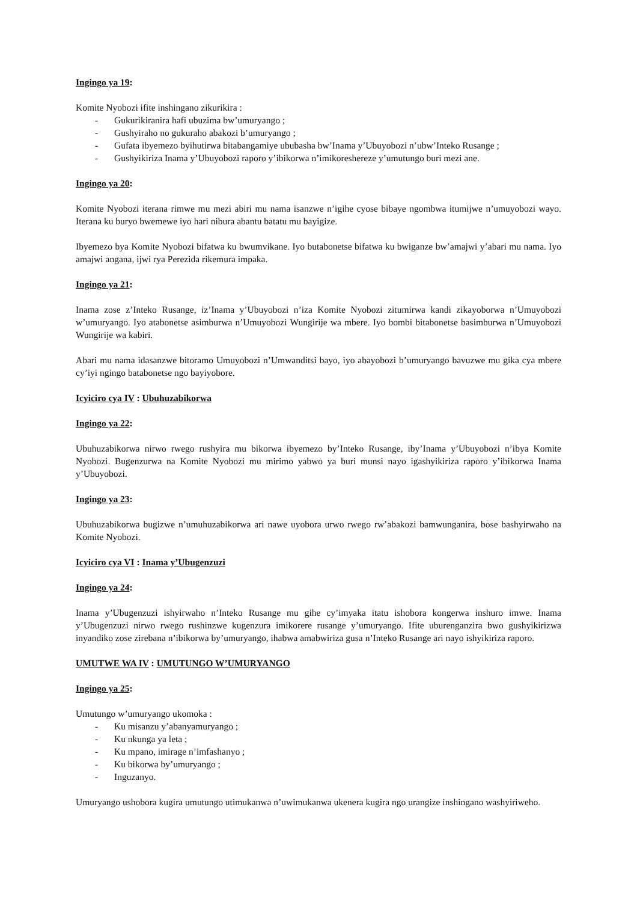Ingingo ya 19:
Komite Nyobozi ifite inshingano zikurikira :
- Gukurikiranira hafi ubuzima bw’umuryango ;
- Gushyiraho no gukuraho abakozi b’umuryango ;
- Gufata ibyemezo byihutirwa bitabangamiye ububasha bw’Inama y’Ubuyobozi n’ubw’Inteko Rusange ;
- Gushyikiriza Inama y’Ubuyobozi raporo y’ibikorwa n’imikoreshereze y’umutungo buri mezi ane.
Ingingo ya 20:
Komite Nyobozi iterana rimwe mu mezi abiri mu nama isanzwe n’igihe cyose bibaye ngombwa itumijwe n’umuyobozi wayo. Iterana ku buryo bwemewe iyo hari nibura abantu batatu mu bayigize.
Ibyemezo bya Komite Nyobozi bifatwa ku bwumvikane. Iyo butabonetse bifatwa ku bwiganze bw’amajwi y’abari mu nama. Iyo amajwi angana, ijwi rya Perezida rikemura impaka.
Ingingo ya 21:
Inama zose z’Inteko Rusange, iz’Inama y’Ubuyobozi n’iza Komite Nyobozi zitumirwa kandi zikayoborwa n’Umuyobozi w’umuryango. Iyo atabonetse asimburwa n’Umuyobozi Wungirije wa mbere. Iyo bombi bitabonetse basimburwa n’Umuyobozi Wungirije wa kabiri.
Abari mu nama idasanzwe bitoramo Umuyobozi n’Umwanditsi bayo, iyo abayobozi b’umuryango bavuzwe mu gika cya mbere cy’iyi ngingo batabonetse ngo bayiyobore.
Icyiciro cya IV : Ubuhuzabikorwa
Ingingo ya 22:
Ubuhuzabikorwa nirwo rwego rushyira mu bikorwa ibyemezo by’Inteko Rusange, iby’Inama y’Ubuyobozi n’ibya Komite Nyobozi. Bugenzurwa na Komite Nyobozi mu mirimo yabwo ya buri munsi nayo igashyikiriza raporo y’ibikorwa Inama y’Ubuyobozi.
Ingingo ya 23:
Ubuhuzabikorwa bugizwe n’umuhuzabikorwa ari nawe uyobora urwo rwego rw’abakozi bamwunganira, bose bashyirwaho na Komite Nyobozi.
Icyiciro cya VI : Inama y’Ubugenzuzi
Ingingo ya 24:
Inama y’Ubugenzuzi ishyirwaho n’Inteko Rusange mu gihe cy’imyaka itatu ishobora kongerwa inshuro imwe. Inama y’Ubugenzuzi nirwo rwego rushinzwe kugenzura imikorere rusange y’umuryango. Ifite uburenganzira bwo gushyikirizwa inyandiko zose zirebana n’ibikorwa by’umuryango, ihabwa amabwiriza gusa n’Inteko Rusange ari nayo ishyikiriza raporo.
UMUTWE WA IV : UMUTUNGO W’UMURYANGO
Ingingo ya 25:
Umutungo w’umuryango ukomoka :
- Ku misanzu y’abanyamuryango ;
- Ku nkunga ya leta ;
- Ku mpano, imirage n’imfashanyo ;
- Ku bikorwa by’umuryango ;
- Inguzanyo.
Umuryango ushobora kugira umutungo utimukanwa n’uwimukanwa ukenera kugira ngo urangize inshingano washyiriweho.